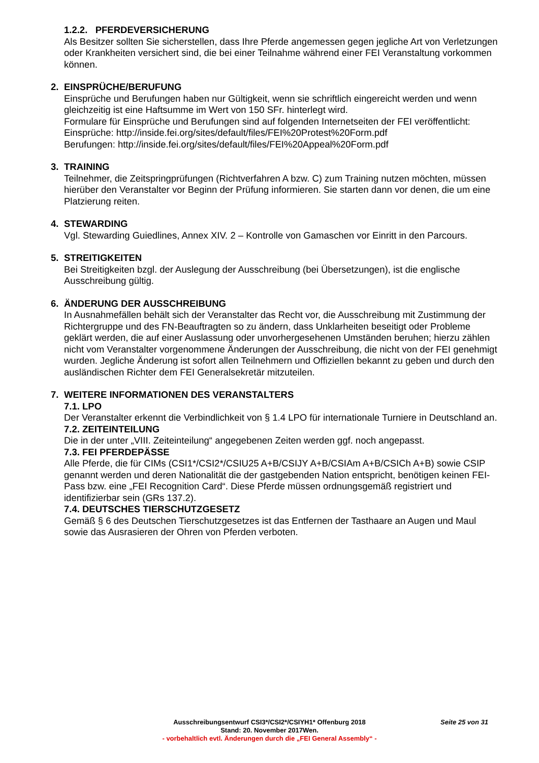1.2.2. PFERDEVERSICHERUNG
Als Besitzer sollten Sie sicherstellen, dass Ihre Pferde angemessen gegen jegliche Art von Verletzungen oder Krankheiten versichert sind, die bei einer Teilnahme während einer FEI Veranstaltung vorkommen können.
2. EINSPRÜCHE/BERUFUNG
Einsprüche und Berufungen haben nur Gültigkeit, wenn sie schriftlich eingereicht werden und wenn gleichzeitig ist eine Haftsumme im Wert von 150 SFr. hinterlegt wird.
Formulare für Einsprüche und Berufungen sind auf folgenden Internetseiten der FEI veröffentlicht:
Einsprüche: http://inside.fei.org/sites/default/files/FEI%20Protest%20Form.pdf
Berufungen: http://inside.fei.org/sites/default/files/FEI%20Appeal%20Form.pdf
3. TRAINING
Teilnehmer, die Zeitspringprüfungen (Richtverfahren A bzw. C) zum Training nutzen möchten, müssen hierüber den Veranstalter vor Beginn der Prüfung informieren. Sie starten dann vor denen, die um eine Platzierung reiten.
4. STEWARDING
Vgl. Stewarding Guiedlines, Annex XIV. 2 – Kontrolle von Gamaschen vor Einritt in den Parcours.
5. STREITIGKEITEN
Bei Streitigkeiten bzgl. der Auslegung der Ausschreibung (bei Übersetzungen), ist die englische Ausschreibung gültig.
6. ÄNDERUNG DER AUSSCHREIBUNG
In Ausnahmefällen behält sich der Veranstalter das Recht vor, die Ausschreibung mit Zustimmung der Richtergruppe und des FN-Beauftragten so zu ändern, dass Unklarheiten beseitigt oder Probleme geklärt werden, die auf einer Auslassung oder unvorhergesehenen Umständen beruhen; hierzu zählen nicht vom Veranstalter vorgenommene Änderungen der Ausschreibung, die nicht von der FEI genehmigt wurden. Jegliche Änderung ist sofort allen Teilnehmern und Offiziellen bekannt zu geben und durch den ausländischen Richter dem FEI Generalsekretär mitzuteilen.
7. WEITERE INFORMATIONEN DES VERANSTALTERS
7.1. LPO
Der Veranstalter erkennt die Verbindlichkeit von § 1.4 LPO für internationale Turniere in Deutschland an.
7.2. ZEITEINTEILUNG
Die in der unter „VIII. Zeiteinteilung“ angegebenen Zeiten werden ggf. noch angepasst.
7.3. FEI PFERDEPÄSSE
Alle Pferde, die für CIMs (CSI1*/CSI2*/CSIU25 A+B/CSIJY A+B/CSIAm A+B/CSICh A+B) sowie CSIP genannt werden und deren Nationalität die der gastgebenden Nation entspricht, benötigen keinen FEI-Pass bzw. eine „FEI Recognition Card“. Diese Pferde müssen ordnungsgemäß registriert und identifizierbar sein (GRs 137.2).
7.4. DEUTSCHES TIERSCHUTZGESETZ
Gemäß § 6 des Deutschen Tierschutzgesetzes ist das Entfernen der Tasthaare an Augen und Maul sowie das Ausrasieren der Ohren von Pferden verboten.
Ausschreibungsentwurf CSI3*/CSI2*/CSIYH1* Offenburg 2018 Seite 25 von 31
Stand: 20. November 2017Wen.
- vorbehaltlich evtl. Änderungen durch die „FEI General Assembly“ -